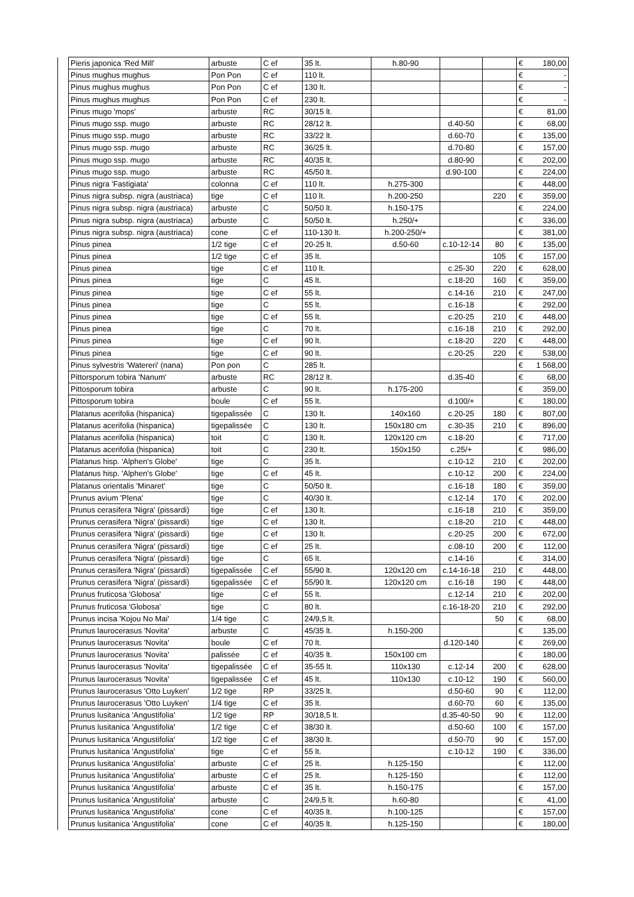| | Pieris japonica 'Red Mill' | arbuste | C ef | 35 lt. | h.80-90 | | | € 180,00 |
| | Pinus mughus mughus | Pon Pon | C ef | 110 lt. | | | | € - |
| | Pinus mughus mughus | Pon Pon | C ef | 130 lt. | | | | € - |
| | Pinus mughus mughus | Pon Pon | C ef | 230 lt. | | | | € - |
| | Pinus mugo 'mops' | arbuste | RC | 30/15 lt. | | | | € 81,00 |
| | Pinus mugo ssp. mugo | arbuste | RC | 28/12 lt. | | d.40-50 | | € 68,00 |
| | Pinus mugo ssp. mugo | arbuste | RC | 33/22 lt. | | d.60-70 | | € 135,00 |
| | Pinus mugo ssp. mugo | arbuste | RC | 36/25 lt. | | d.70-80 | | € 157,00 |
| | Pinus mugo ssp. mugo | arbuste | RC | 40/35 lt. | | d.80-90 | | € 202,00 |
| | Pinus mugo ssp. mugo | arbuste | RC | 45/50 lt. | | d.90-100 | | € 224,00 |
| | Pinus nigra 'Fastigiata' | colonna | C ef | 110 lt. | h.275-300 | | | € 448,00 |
| | Pinus nigra subsp. nigra (austriaca) | tige | C ef | 110 lt. | h.200-250 | | 220 | € 359,00 |
| | Pinus nigra subsp. nigra (austriaca) | arbuste | C | 50/50 lt. | h.150-175 | | | € 224,00 |
| | Pinus nigra subsp. nigra (austriaca) | arbuste | C | 50/50 lt. | h.250/+ | | | € 336,00 |
| | Pinus nigra subsp. nigra (austriaca) | cone | C ef | 110-130 lt. | h.200-250/+ | | | € 381,00 |
| | Pinus pinea | 1/2 tige | C ef | 20-25 lt. | d.50-60 | c.10-12-14 | 80 | € 135,00 |
| | Pinus pinea | 1/2 tige | C ef | 35 lt. | | | 105 | € 157,00 |
| | Pinus pinea | tige | C ef | 110 lt. | | c.25-30 | 220 | € 628,00 |
| | Pinus pinea | tige | C | 45 lt. | | c.18-20 | 160 | € 359,00 |
| | Pinus pinea | tige | C ef | 55 lt. | | c.14-16 | 210 | € 247,00 |
| | Pinus pinea | tige | C | 55 lt. | | c.16-18 | | € 292,00 |
| | Pinus pinea | tige | C ef | 55 lt. | | c.20-25 | 210 | € 448,00 |
| | Pinus pinea | tige | C | 70 lt. | | c.16-18 | 210 | € 292,00 |
| | Pinus pinea | tige | C ef | 90 lt. | | c.18-20 | 220 | € 448,00 |
| | Pinus pinea | tige | C ef | 90 lt. | | c.20-25 | 220 | € 538,00 |
| | Pinus sylvestris 'Watereri' (nana) | Pon pon | C | 285 lt. | | | | € 1 568,00 |
| | Pittorsporum tobira 'Nanum' | arbuste | RC | 28/12 lt. | | d.35-40 | | € 68,00 |
| | Pittosporum tobira | arbuste | C | 90 lt. | h.175-200 | | | € 359,00 |
| | Pittosporum tobira | boule | C ef | 55 lt. | | d.100/+ | | € 180,00 |
| | Platanus acerifolia (hispanica) | tigepalissée | C | 130 lt. | 140x160 | c.20-25 | 180 | € 807,00 |
| | Platanus acerifolia (hispanica) | tigepalissée | C | 130 lt. | 150x180 cm | c.30-35 | 210 | € 896,00 |
| | Platanus acerifolia (hispanica) | toit | C | 130 lt. | 120x120 cm | c.18-20 | | € 717,00 |
| | Platanus acerifolia (hispanica) | toit | C | 230 lt. | 150x150 | c.25/+ | | € 986,00 |
| | Platanus hisp. 'Alphen's Globe' | tige | C | 35 lt. | | c.10-12 | 210 | € 202,00 |
| | Platanus hisp. 'Alphen's Globe' | tige | C ef | 45 lt. | | c.10-12 | 200 | € 224,00 |
| | Platanus orientalis 'Minaret' | tige | C | 50/50 lt. | | c.16-18 | 180 | € 359,00 |
| | Prunus avium 'Plena' | tige | C | 40/30 lt. | | c.12-14 | 170 | € 202,00 |
| | Prunus cerasifera 'Nigra' (pissardi) | tige | C ef | 130 lt. | | c.16-18 | 210 | € 359,00 |
| | Prunus cerasifera 'Nigra' (pissardi) | tige | C ef | 130 lt. | | c.18-20 | 210 | € 448,00 |
| | Prunus cerasifera 'Nigra' (pissardi) | tige | C ef | 130 lt. | | c.20-25 | 200 | € 672,00 |
| | Prunus cerasifera 'Nigra' (pissardi) | tige | C ef | 25 lt. | | c.08-10 | 200 | € 112,00 |
| | Prunus cerasifera 'Nigra' (pissardi) | tige | C | 65 lt. | | c.14-16 | | € 314,00 |
| | Prunus cerasifera 'Nigra' (pissardi) | tigepalissée | C ef | 55/90 lt. | 120x120 cm | c.14-16-18 | 210 | € 448,00 |
| | Prunus cerasifera 'Nigra' (pissardi) | tigepalissée | C ef | 55/90 lt. | 120x120 cm | c.16-18 | 190 | € 448,00 |
| | Prunus fruticosa 'Globosa' | tige | C ef | 55 lt. | | c.12-14 | 210 | € 202,00 |
| | Prunus fruticosa 'Globosa' | tige | C | 80 lt. | | c.16-18-20 | 210 | € 292,00 |
| | Prunus incisa 'Kojou No Mai' | 1/4 tige | C | 24/9,5 lt. | | | 50 | € 68,00 |
| | Prunus laurocerasus 'Novita' | arbuste | C | 45/35 lt. | h.150-200 | | | € 135,00 |
| | Prunus laurocerasus 'Novita' | boule | C ef | 70 lt. | | d.120-140 | | € 269,00 |
| | Prunus laurocerasus 'Novita' | palissée | C ef | 40/35 lt. | 150x100 cm | | | € 180,00 |
| | Prunus laurocerasus 'Novita' | tigepalissée | C ef | 35-55 lt. | 110x130 | c.12-14 | 200 | € 628,00 |
| | Prunus laurocerasus 'Novita' | tigepalissée | C ef | 45 lt. | 110x130 | c.10-12 | 190 | € 560,00 |
| | Prunus laurocerasus 'Otto Luyken' | 1/2 tige | RP | 33/25 lt. | | d.50-60 | 90 | € 112,00 |
| | Prunus laurocerasus 'Otto Luyken' | 1/4 tige | C ef | 35 lt. | | d.60-70 | 60 | € 135,00 |
| | Prunus lusitanica 'Angustifolia' | 1/2 tige | RP | 30/18,5 lt. | | d.35-40-50 | 90 | € 112,00 |
| | Prunus lusitanica 'Angustifolia' | 1/2 tige | C ef | 38/30 lt. | | d.50-60 | 100 | € 157,00 |
| | Prunus lusitanica 'Angustifolia' | 1/2 tige | C ef | 38/30 lt. | | d.50-70 | 90 | € 157,00 |
| | Prunus lusitanica 'Angustifolia' | tige | C ef | 55 lt. | | c.10-12 | 190 | € 336,00 |
| | Prunus lusitanica 'Angustifolia' | arbuste | C ef | 25 lt. | h.125-150 | | | € 112,00 |
| | Prunus lusitanica 'Angustifolia' | arbuste | C ef | 25 lt. | h.125-150 | | | € 112,00 |
| | Prunus lusitanica 'Angustifolia' | arbuste | C ef | 35 lt. | h.150-175 | | | € 157,00 |
| | Prunus lusitanica 'Angustifolia' | arbuste | C | 24/9,5 lt. | h.60-80 | | | € 41,00 |
| | Prunus lusitanica 'Angustifolia' | cone | C ef | 40/35 lt. | h.100-125 | | | € 157,00 |
| | Prunus lusitanica 'Angustifolia' | cone | C ef | 40/35 lt. | h.125-150 | | | € 180,00 |